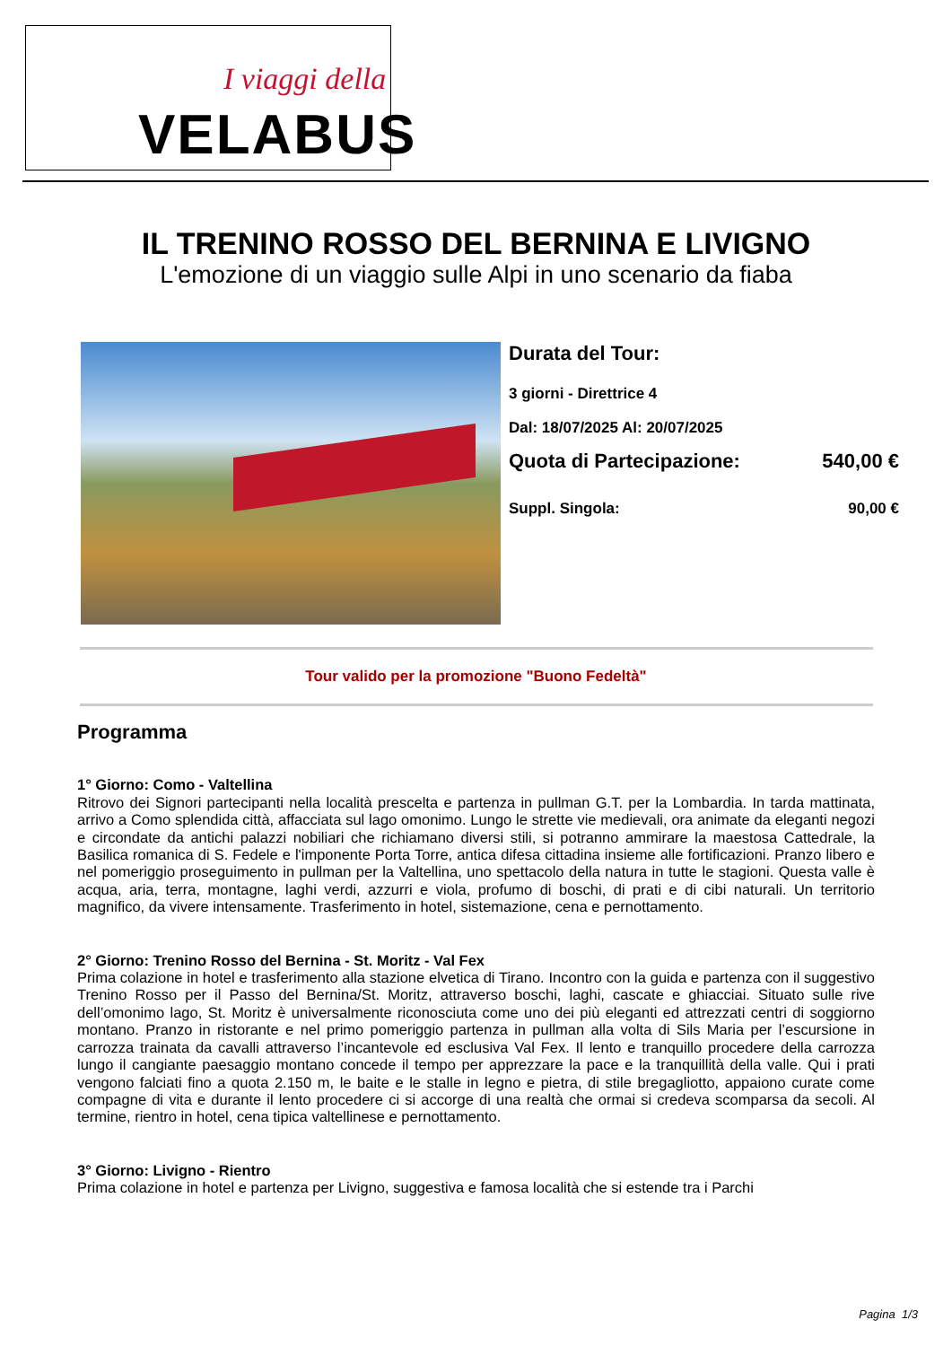I viaggi della
VELABUS
IL TRENINO ROSSO DEL BERNINA E LIVIGNO
L'emozione di un viaggio sulle Alpi in uno scenario da fiaba
Durata del Tour:
3 giorni - Direttrice 4
Dal: 18/07/2025 Al: 20/07/2025
Quota di Partecipazione: 540,00 €
Suppl. Singola: 90,00 €
Tour valido per la promozione "Buono Fedeltà"
Programma
1° Giorno: Como - Valtellina
Ritrovo dei Signori partecipanti nella località prescelta e partenza in pullman G.T. per la Lombardia. In tarda mattinata, arrivo a Como splendida città, affacciata sul lago omonimo. Lungo le strette vie medievali, ora animate da eleganti negozi e circondate da antichi palazzi nobiliari che richiamano diversi stili, si potranno ammirare la maestosa Cattedrale, la Basilica romanica di S. Fedele e l'imponente Porta Torre, antica difesa cittadina insieme alle fortificazioni. Pranzo libero e nel pomeriggio proseguimento in pullman per la Valtellina, uno spettacolo della natura in tutte le stagioni. Questa valle è acqua, aria, terra, montagne, laghi verdi, azzurri e viola, profumo di boschi, di prati e di cibi naturali. Un territorio magnifico, da vivere intensamente. Trasferimento in hotel, sistemazione, cena e pernottamento.
2° Giorno: Trenino Rosso del Bernina - St. Moritz - Val Fex
Prima colazione in hotel e trasferimento alla stazione elvetica di Tirano. Incontro con la guida e partenza con il suggestivo Trenino Rosso per il Passo del Bernina/St. Moritz, attraverso boschi, laghi, cascate e ghiacciai. Situato sulle rive dell’omonimo lago, St. Moritz è universalmente riconosciuta come uno dei più eleganti ed attrezzati centri di soggiorno montano. Pranzo in ristorante e nel primo pomeriggio partenza in pullman alla volta di Sils Maria per l’escursione in carrozza trainata da cavalli attraverso l’incantevole ed esclusiva Val Fex. Il lento e tranquillo procedere della carrozza lungo il cangiante paesaggio montano concede il tempo per apprezzare la pace e la tranquillità della valle. Qui i prati vengono falciati fino a quota 2.150 m, le baite e le stalle in legno e pietra, di stile bregagliotto, appaiono curate come compagne di vita e durante il lento procedere ci si accorge di una realtà che ormai si credeva scomparsa da secoli. Al termine, rientro in hotel, cena tipica valtellinese e pernottamento.
3° Giorno: Livigno - Rientro
Prima colazione in hotel e partenza per Livigno, suggestiva e famosa località che si estende tra i Parchi
Pagina 1/3